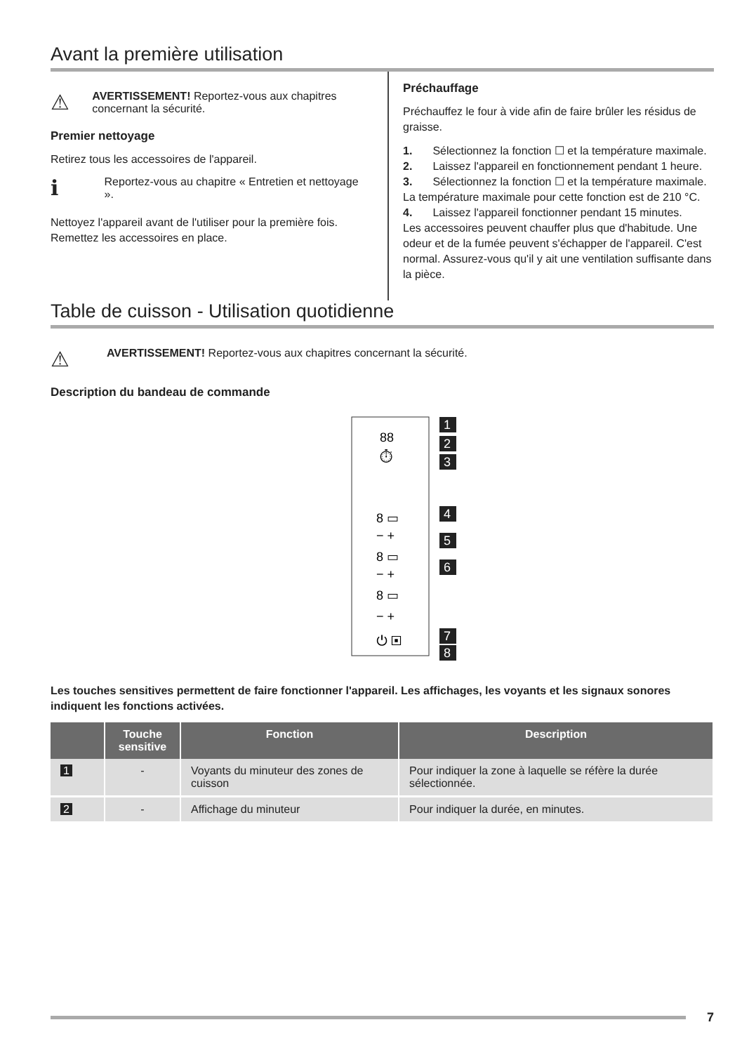Avant la première utilisation
⚠
AVERTISSEMENT! Reportez-vous aux chapitres concernant la sécurité.
Premier nettoyage
Retirez tous les accessoires de l'appareil.
ℹ
Reportez-vous au chapitre « Entretien et nettoyage ».
Nettoyez l'appareil avant de l'utiliser pour la première fois.
Remettez les accessoires en place.
Préchauffage
Préchauffez le four à vide afin de faire brûler les résidus de graisse.
1. Sélectionnez la fonction ☐ et la température maximale.
2. Laissez l'appareil en fonctionnement pendant 1 heure.
3. Sélectionnez la fonction ☐ et la température maximale. La température maximale pour cette fonction est de 210 °C.
4. Laissez l'appareil fonctionner pendant 15 minutes.
Les accessoires peuvent chauffer plus que d'habitude. Une odeur et de la fumée peuvent s'échapper de l'appareil. C'est normal. Assurez-vous qu'il y ait une ventilation suffisante dans la pièce.
Table de cuisson - Utilisation quotidienne
⚠
AVERTISSEMENT! Reportez-vous aux chapitres concernant la sécurité.
Description du bandeau de commande
88
⏱
8 ▭
− +
8 ▭
− +
8 ▭
− +
⏻ ▣
1
2
3
4
5
6
7
8
Les touches sensitives permettent de faire fonctionner l'appareil. Les affichages, les voyants et les signaux sonores indiquent les fonctions activées.
| | Touche sensitive | Fonction | Description |
| --- | --- | --- | --- |
| 1 | - | Voyants du minuteur des zones de cuisson | Pour indiquer la zone à laquelle se réfère la durée sélectionnée. |
| 2 | - | Affichage du minuteur | Pour indiquer la durée, en minutes. |
7